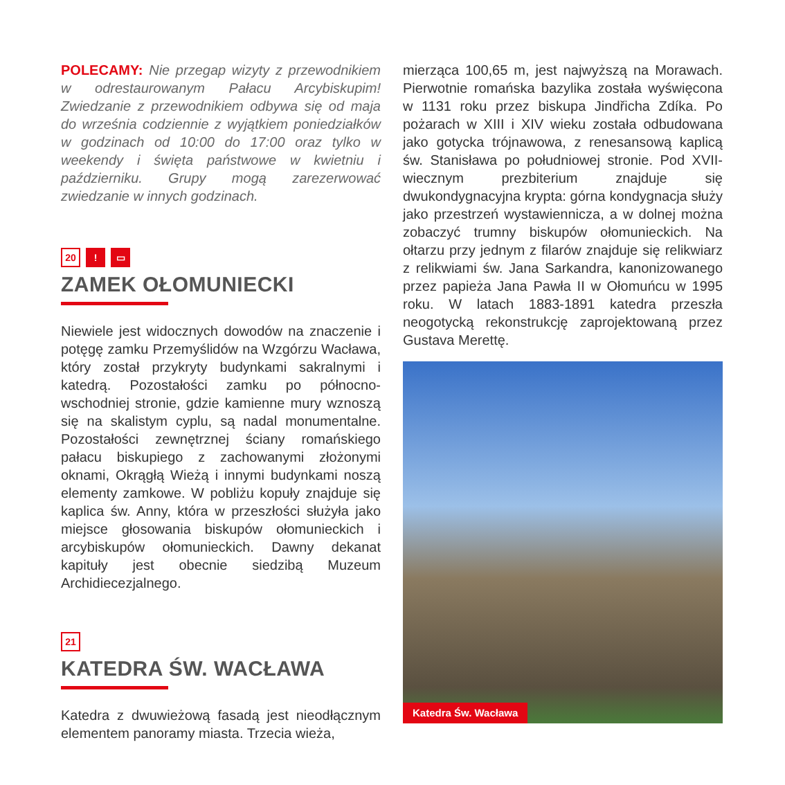POLECAMY: Nie przegap wizyty z przewodnikiem w odrestaurowanym Pałacu Arcybiskupim! Zwiedzanie z przewodnikiem odbywa się od maja do września codziennie z wyjątkiem poniedziałków w godzinach od 10:00 do 17:00 oraz tylko w weekendy i święta państwowe w kwietniu i październiku. Grupy mogą zarezerwować zwiedzanie w innych godzinach.
20 ! ▭
ZAMEK OŁOMUNIECKI
Niewiele jest widocznych dowodów na znaczenie i potęgę zamku Przemyślidów na Wzgórzu Wacława, który został przykryty budynkami sakralnymi i katedrą. Pozostałości zamku po północno-wschodniej stronie, gdzie kamienne mury wznoszą się na skalistym cyplu, są nadal monumentalne. Pozostałości zewnętrznej ściany romańskiego pałacu biskupiego z zachowanymi złożonymi oknami, Okrągłą Wieżą i innymi budynkami noszą elementy zamkowe. W pobliżu kopuły znajduje się kaplica św. Anny, która w przeszłości służyła jako miejsce głosowania biskupów ołomunieckich i arcybiskupów ołomunieckich. Dawny dekanat kapituły jest obecnie siedzibą Muzeum Archidiecezjalnego.
21
KATEDRA ŚW. WACŁAWA
Katedra z dwuwieżową fasadą jest nieodłącznym elementem panoramy miasta. Trzecia wieża,
mierząca 100,65 m, jest najwyższą na Morawach. Pierwotnie romańska bazylika została wyświęcona w 1131 roku przez biskupa Jindřicha Zdíka. Po pożarach w XIII i XIV wieku została odbudowana jako gotycka trójnawowa, z renesansową kaplicą św. Stanisława po południowej stronie. Pod XVII-wiecznym prezbiterium znajduje się dwukondygnacyjna krypta: górna kondygnacja służy jako przestrzeń wystawiennicza, a w dolnej można zobaczyć trumny biskupów ołomunieckich. Na ołtarzu przy jednym z filarów znajduje się relikwiarz z relikwiami św. Jana Sarkandra, kanonizowanego przez papieża Jana Pawła II w Ołomuńcu w 1995 roku. W latach 1883-1891 katedra przeszła neogotycką rekonstrukcję zaprojektowaną przez Gustava Merettę.
Katedra Św. Wacława